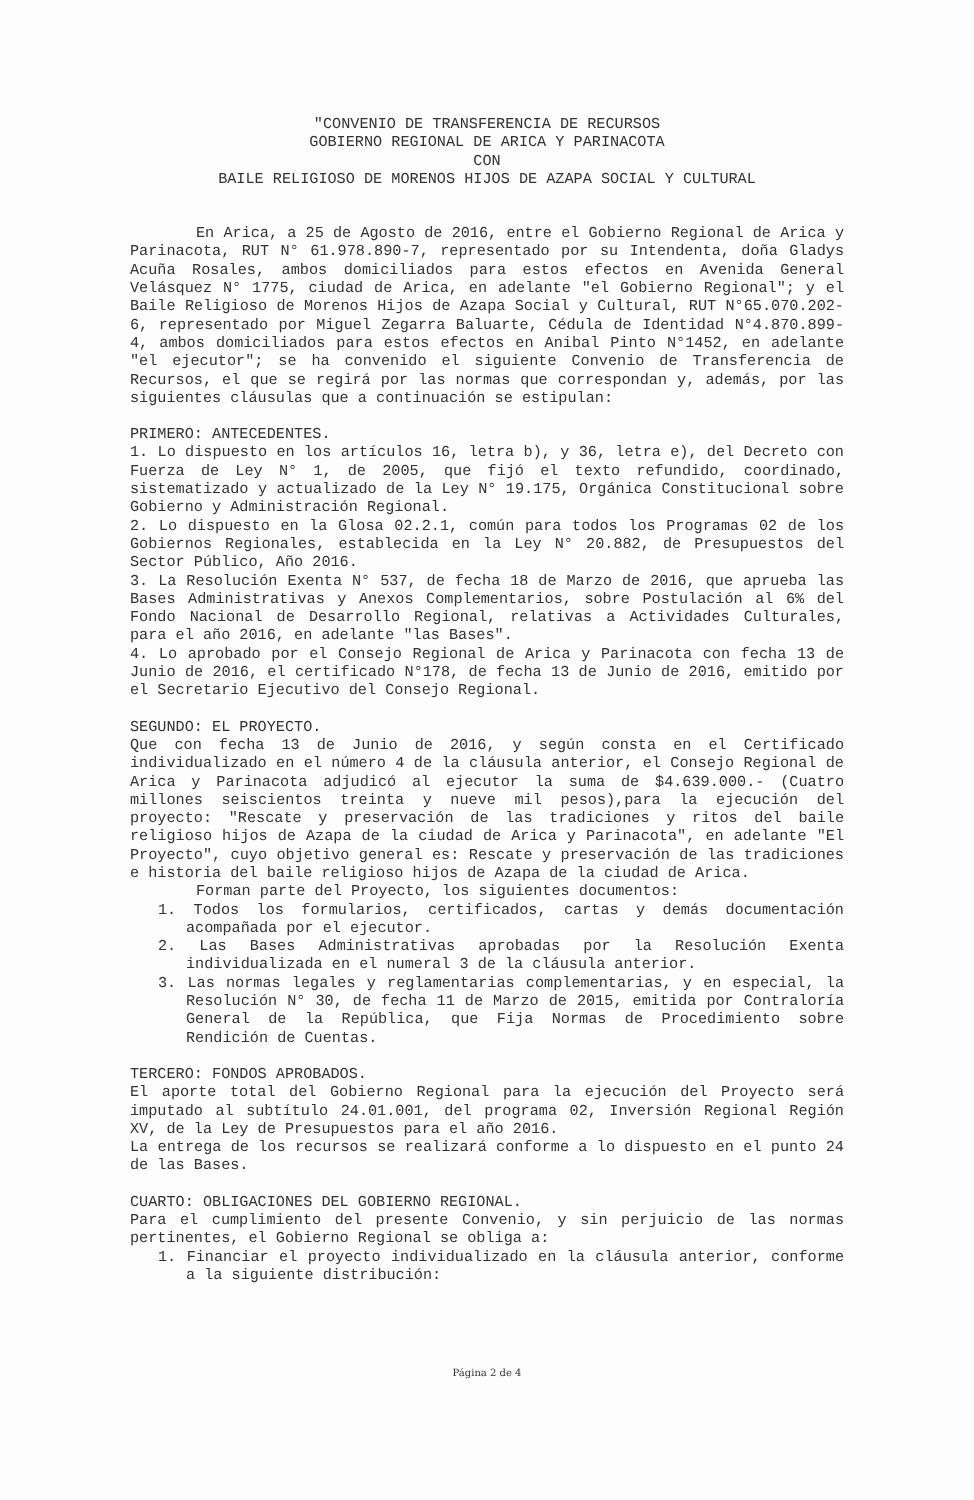"CONVENIO DE TRANSFERENCIA DE RECURSOS
GOBIERNO REGIONAL DE ARICA Y PARINACOTA
CON
BAILE RELIGIOSO DE MORENOS HIJOS DE AZAPA SOCIAL Y CULTURAL
En Arica, a 25 de Agosto de 2016, entre el Gobierno Regional de Arica y Parinacota, RUT N° 61.978.890-7, representado por su Intendenta, doña Gladys Acuña Rosales, ambos domiciliados para estos efectos en Avenida General Velásquez N° 1775, ciudad de Arica, en adelante "el Gobierno Regional"; y el Baile Religioso de Morenos Hijos de Azapa Social y Cultural, RUT N°65.070.202-6, representado por Miguel Zegarra Baluarte, Cédula de Identidad N°4.870.899-4, ambos domiciliados para estos efectos en Anibal Pinto N°1452, en adelante "el ejecutor"; se ha convenido el siguiente Convenio de Transferencia de Recursos, el que se regirá por las normas que correspondan y, además, por las siguientes cláusulas que a continuación se estipulan:
PRIMERO: ANTECEDENTES.
1. Lo dispuesto en los artículos 16, letra b), y 36, letra e), del Decreto con Fuerza de Ley N° 1, de 2005, que fijó el texto refundido, coordinado, sistematizado y actualizado de la Ley N° 19.175, Orgánica Constitucional sobre Gobierno y Administración Regional.
2. Lo dispuesto en la Glosa 02.2.1, común para todos los Programas 02 de los Gobiernos Regionales, establecida en la Ley N° 20.882, de Presupuestos del Sector Público, Año 2016.
3. La Resolución Exenta N° 537, de fecha 18 de Marzo de 2016, que aprueba las Bases Administrativas y Anexos Complementarios, sobre Postulación al 6% del Fondo Nacional de Desarrollo Regional, relativas a Actividades Culturales, para el año 2016, en adelante "las Bases".
4. Lo aprobado por el Consejo Regional de Arica y Parinacota con fecha 13 de Junio de 2016, el certificado N°178, de fecha 13 de Junio de 2016, emitido por el Secretario Ejecutivo del Consejo Regional.
SEGUNDO: EL PROYECTO.
Que con fecha 13 de Junio de 2016, y según consta en el Certificado individualizado en el número 4 de la cláusula anterior, el Consejo Regional de Arica y Parinacota adjudicó al ejecutor la suma de $4.639.000.- (Cuatro millones seiscientos treinta y nueve mil pesos),para la ejecución del proyecto: "Rescate y preservación de las tradiciones y ritos del baile religioso hijos de Azapa de la ciudad de Arica y Parinacota", en adelante "El Proyecto", cuyo objetivo general es: Rescate y preservación de las tradiciones e historia del baile religioso hijos de Azapa de la ciudad de Arica.
Forman parte del Proyecto, los siguientes documentos:
1. Todos los formularios, certificados, cartas y demás documentación acompañada por el ejecutor.
2. Las Bases Administrativas aprobadas por la Resolución Exenta individualizada en el numeral 3 de la cláusula anterior.
3. Las normas legales y reglamentarias complementarias, y en especial, la Resolución N° 30, de fecha 11 de Marzo de 2015, emitida por Contraloría General de la República, que Fija Normas de Procedimiento sobre Rendición de Cuentas.
TERCERO: FONDOS APROBADOS.
El aporte total del Gobierno Regional para la ejecución del Proyecto será imputado al subtítulo 24.01.001, del programa 02, Inversión Regional Región XV, de la Ley de Presupuestos para el año 2016.
La entrega de los recursos se realizará conforme a lo dispuesto en el punto 24 de las Bases.
CUARTO: OBLIGACIONES DEL GOBIERNO REGIONAL.
Para el cumplimiento del presente Convenio, y sin perjuicio de las normas pertinentes, el Gobierno Regional se obliga a:
1. Financiar el proyecto individualizado en la cláusula anterior, conforme a la siguiente distribución:
Página 2 de 4